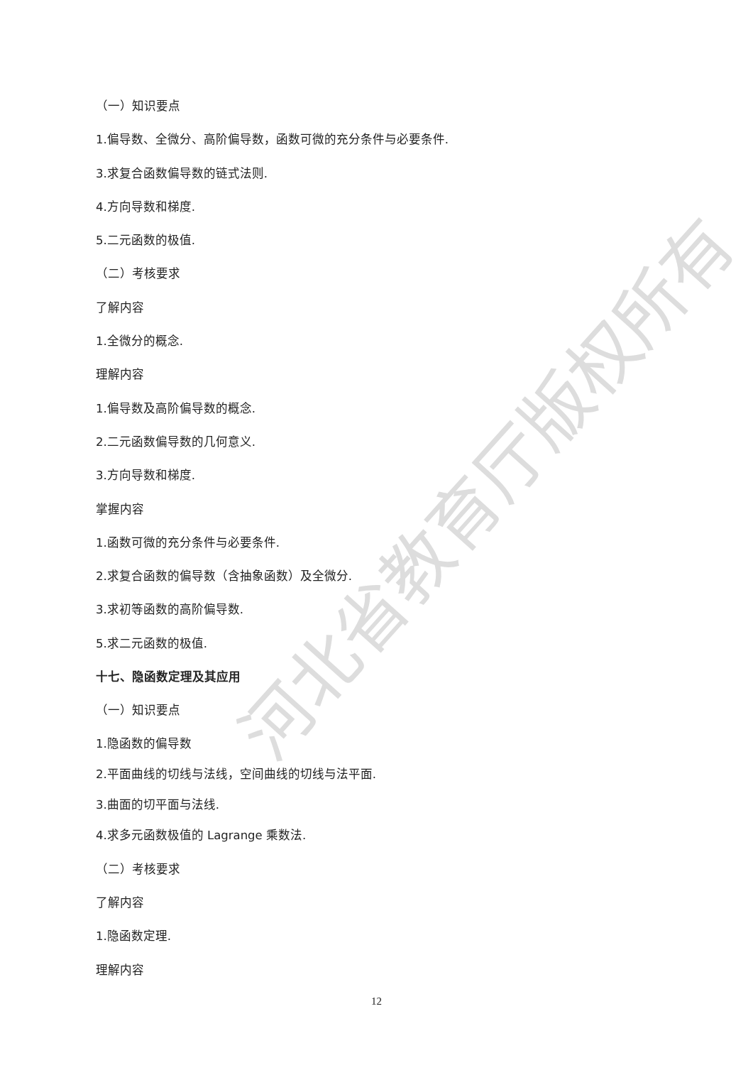（一）知识要点
1.偏导数、全微分、高阶偏导数，函数可微的充分条件与必要条件.
3.求复合函数偏导数的链式法则.
4.方向导数和梯度.
5.二元函数的极值.
（二）考核要求
了解内容
1.全微分的概念.
理解内容
1.偏导数及高阶偏导数的概念.
2.二元函数偏导数的几何意义.
3.方向导数和梯度.
掌握内容
1.函数可微的充分条件与必要条件.
2.求复合函数的偏导数（含抽象函数）及全微分.
3.求初等函数的高阶偏导数.
5.求二元函数的极值.
十七、隐函数定理及其应用
（一）知识要点
1.隐函数的偏导数
2.平面曲线的切线与法线，空间曲线的切线与法平面.
3.曲面的切平面与法线.
4.求多元函数极值的 Lagrange 乘数法.
（二）考核要求
了解内容
1.隐函数定理.
理解内容
12
河北省教育厅版权所有